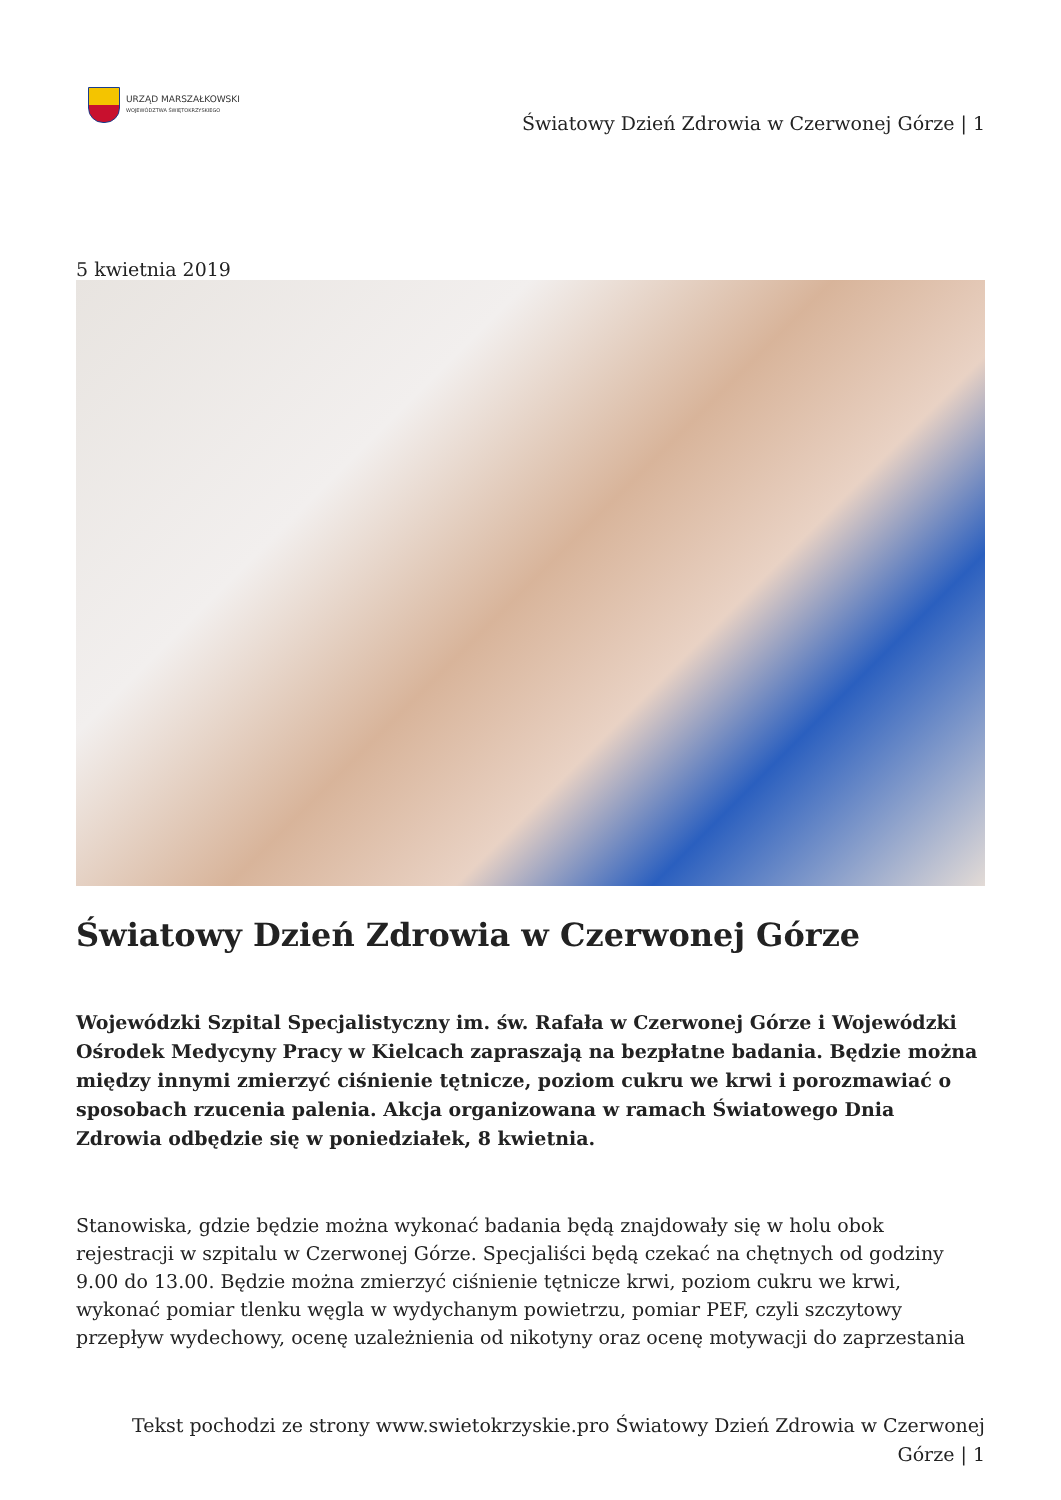URZĄD MARSZAŁKOWSKI
WOJEWÓDZTWA ŚWIĘTOKRZYSKIEGO
Światowy Dzień Zdrowia w Czerwonej Górze | 1
5 kwietnia 2019
Światowy Dzień Zdrowia w Czerwonej Górze
Wojewódzki Szpital Specjalistyczny im. św. Rafała w Czerwonej Górze i Wojewódzki Ośrodek Medycyny Pracy w Kielcach zapraszają na bezpłatne badania. Będzie można między innymi zmierzyć ciśnienie tętnicze, poziom cukru we krwi i porozmawiać o sposobach rzucenia palenia. Akcja organizowana w ramach Światowego Dnia Zdrowia odbędzie się w poniedziałek, 8 kwietnia.
Stanowiska, gdzie będzie można wykonać badania będą znajdowały się w holu obok rejestracji w szpitalu w Czerwonej Górze. Specjaliści będą czekać na chętnych od godziny 9.00 do 13.00. Będzie można zmierzyć ciśnienie tętnicze krwi, poziom cukru we krwi, wykonać pomiar tlenku węgla w wydychanym powietrzu, pomiar PEF, czyli szczytowy przepływ wydechowy, ocenę uzależnienia od nikotyny oraz ocenę motywacji do zaprzestania
Tekst pochodzi ze strony www.swietokrzyskie.pro Światowy Dzień Zdrowia w Czerwonej
Górze | 1